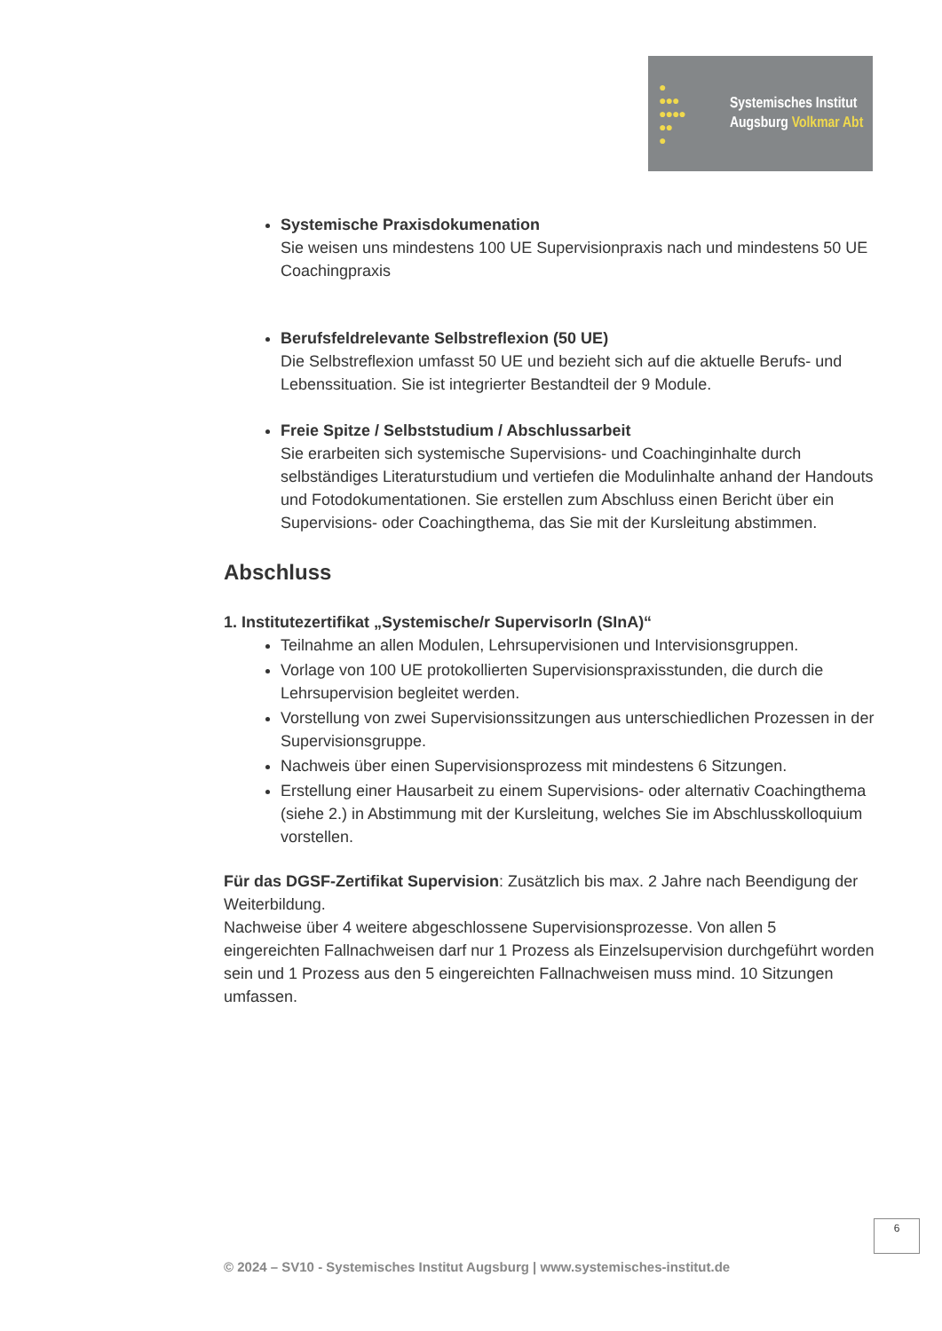●
●●●
●●●●
●●
●
Systemisches Institut
Augsburg Volkmar Abt
Systemische Praxisdokumenation
Sie weisen uns mindestens 100 UE Supervisionpraxis nach und mindestens 50 UE Coachingpraxis
Berufsfeldrelevante Selbstreflexion (50 UE)
Die Selbstreflexion umfasst 50 UE und bezieht sich auf die aktuelle Berufs- und Lebenssituation. Sie ist integrierter Bestandteil der 9 Module.
Freie Spitze / Selbststudium / Abschlussarbeit
Sie erarbeiten sich systemische Supervisions- und Coachinginhalte durch selbständiges Literaturstudium und vertiefen die Modulinhalte anhand der Handouts und Fotodokumentationen. Sie erstellen zum Abschluss einen Bericht über ein Supervisions- oder Coachingthema, das Sie mit der Kursleitung abstimmen.
Abschluss
1. Institutezertifikat „Systemische/r SupervisorIn (SInA)“
Teilnahme an allen Modulen, Lehrsupervisionen und Intervisionsgruppen.
Vorlage von 100 UE protokollierten Supervisionspraxisstunden, die durch die Lehrsupervision begleitet werden.
Vorstellung von zwei Supervisionssitzungen aus unterschiedlichen Prozessen in der Supervisionsgruppe.
Nachweis über einen Supervisionsprozess mit mindestens 6 Sitzungen.
Erstellung einer Hausarbeit zu einem Supervisions- oder alternativ Coachingthema (siehe 2.) in Abstimmung mit der Kursleitung, welches Sie im Abschlusskolloquium vorstellen.
Für das DGSF-Zertifikat Supervision: Zusätzlich bis max. 2 Jahre nach Beendigung der Weiterbildung.
Nachweise über 4 weitere abgeschlossene Supervisionsprozesse. Von allen 5 eingereichten Fallnachweisen darf nur 1 Prozess als Einzelsupervision durchgeführt worden sein und 1 Prozess aus den 5 eingereichten Fallnachweisen muss mind. 10 Sitzungen umfassen.
6
© 2024 – SV10 - Systemisches Institut Augsburg | www.systemisches-institut.de